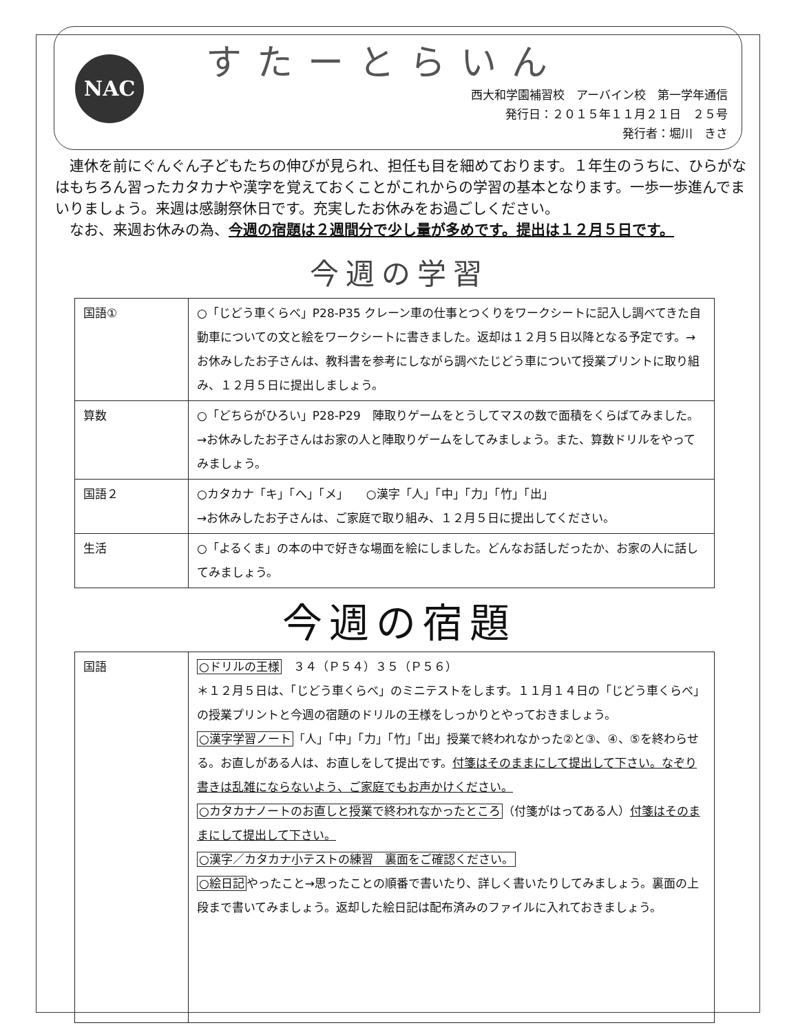NAC
すたーとらいん
西大和学園補習校　アーバイン校　第一学年通信
発行日：２０１５年１１月２１日　２５号
発行者：堀川　きさ
　連休を前にぐんぐん子どもたちの伸びが見られ、担任も目を細めております。１年生のうちに、ひらがなはもちろん習ったカタカナや漢字を覚えておくことがこれからの学習の基本となります。一歩一歩進んでまいりましょう。来週は感謝祭休日です。充実したお休みをお過ごしください。
　なお、来週お休みの為、今週の宿題は２週間分で少し量が多めです。提出は１２月５日です。
今週の学習
| 国語① | ○「じどう車くらべ」P28-P35 クレーン車の仕事とつくりをワークシートに記入し調べてきた自動車についての文と絵をワークシートに書きました。返却は１２月５日以降となる予定です。→お休みしたお子さんは、教科書を参考にしながら調べたじどう車について授業プリントに取り組み、１２月５日に提出しましょう。 |
| 算数 | ○「どちらがひろい」P28-P29 陣取りゲームをとうしてマスの数で面積をくらばてみました。 →お休みしたお子さんはお家の人と陣取りゲームをしてみましょう。また、算数ドリルをやってみましょう。 |
| 国語２ | ○カタカナ「キ」「へ」「メ」 ○漢字「人」「中」「力」「竹」「出」 →お休みしたお子さんは、ご家庭で取り組み、１２月５日に提出してください。 |
| 生活 | ○「よるくま」の本の中で好きな場面を絵にしました。どんなお話しだったか、お家の人に話してみましょう。 |
今週の宿題
| 国語 | ○ドリルの王様 ３４（Ｐ５４）３５（Ｐ５６） ＊１２月５日は、「じどう車くらべ」のミニテストをします。１１月１４日の「じどう車くらべ」の授業プリントと今週の宿題のドリルの王様をしっかりとやっておきましょう。 ○漢字学習ノート 「人」「中」「力」「竹」「出」授業で終われなかった②と③、④、⑤を終わらせる。お直しがある人は、お直しをして提出です。 付箋はそのままにして提出して下さい。なぞり書きは乱雑にならないよう、ご家庭でもお声かけください。 ○カタカナノートのお直しと授業で終われなかったところ （付箋がはってある人） 付箋はそのままにして提出して下さい。 ○漢字／カタカナ小テストの練習 裏面をご確認ください。 ○絵日記 やったこと→思ったことの順番で書いたり、詳しく書いたりしてみましょう。裏面の上段まで書いてみましょう。返却した絵日記は配布済みのファイルに入れておきましょう。 |